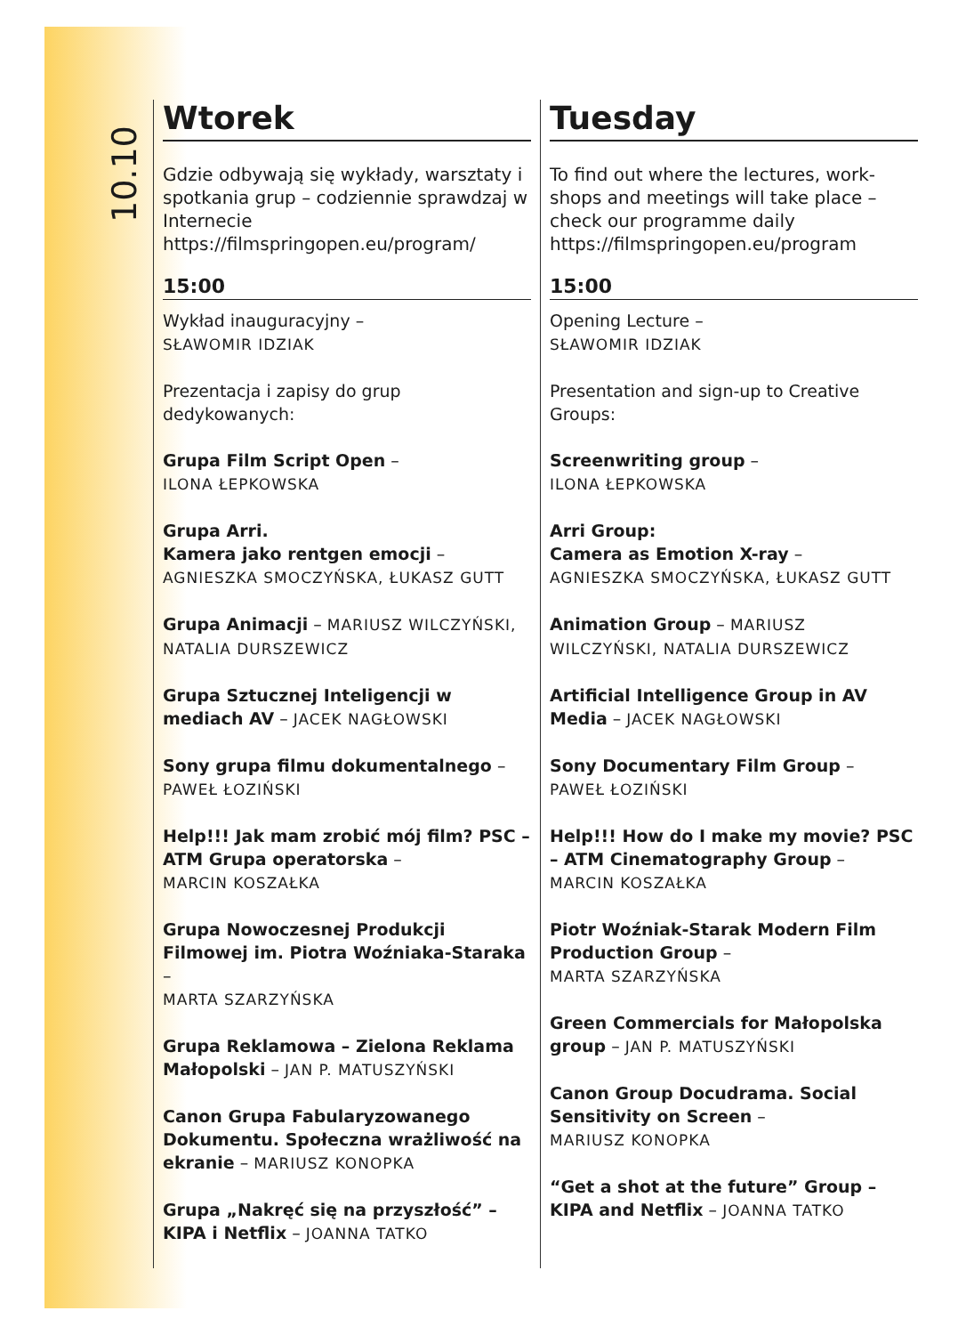10.10
Wtorek
Gdzie odbywają się wykłady, warsztaty i spotkania grup – codziennie sprawdzaj w Internecie https://filmspringopen.eu/program/
15:00
Wykład inauguracyjny –
SŁAWOMIR IDZIAK
Prezentacja i zapisy do grup dedykowanych:
Grupa Film Script Open –
ILONA ŁEPKOWSKA
Grupa Arri.
Kamera jako rentgen emocji –
AGNIESZKA SMOCZYŃSKA, ŁUKASZ GUTT
Grupa Animacji – MARIUSZ WILCZYŃSKI, NATALIA DURSZEWICZ
Grupa Sztucznej Inteligencji w mediach AV – JACEK NAGŁOWSKI
Sony grupa filmu dokumentalnego –
PAWEŁ ŁOZIŃSKI
Help!!! Jak mam zrobić mój film? PSC – ATM Grupa operatorska –
MARCIN KOSZAŁKA
Grupa Nowoczesnej Produkcji Filmowej im. Piotra Woźniaka-Staraka –
MARTA SZARZYŃSKA
Grupa Reklamowa – Zielona Reklama Małopolski – JAN P. MATUSZYŃSKI
Canon Grupa Fabularyzowanego Dokumentu. Społeczna wrażliwość na ekranie – MARIUSZ KONOPKA
Grupa „Nakręć się na przyszłość” – KIPA i Netflix – JOANNA TATKO
Tuesday
To find out where the lectures, work-shops and meetings will take place – check our programme daily https://filmspringopen.eu/program
15:00
Opening Lecture –
SŁAWOMIR IDZIAK
Presentation and sign-up to Creative Groups:
Screenwriting group –
ILONA ŁEPKOWSKA
Arri Group:
Camera as Emotion X-ray –
AGNIESZKA SMOCZYŃSKA, ŁUKASZ GUTT
Animation Group – MARIUSZ WILCZYŃSKI, NATALIA DURSZEWICZ
Artificial Intelligence Group in AV Media – JACEK NAGŁOWSKI
Sony Documentary Film Group –
PAWEŁ ŁOZIŃSKI
Help!!! How do I make my movie? PSC – ATM Cinematography Group –
MARCIN KOSZAŁKA
Piotr Woźniak-Starak Modern Film Production Group –
MARTA SZARZYŃSKA
Green Commercials for Małopolska group – JAN P. MATUSZYŃSKI
Canon Group Docudrama. Social Sensitivity on Screen –
MARIUSZ KONOPKA
“Get a shot at the future” Group – KIPA and Netflix – JOANNA TATKO